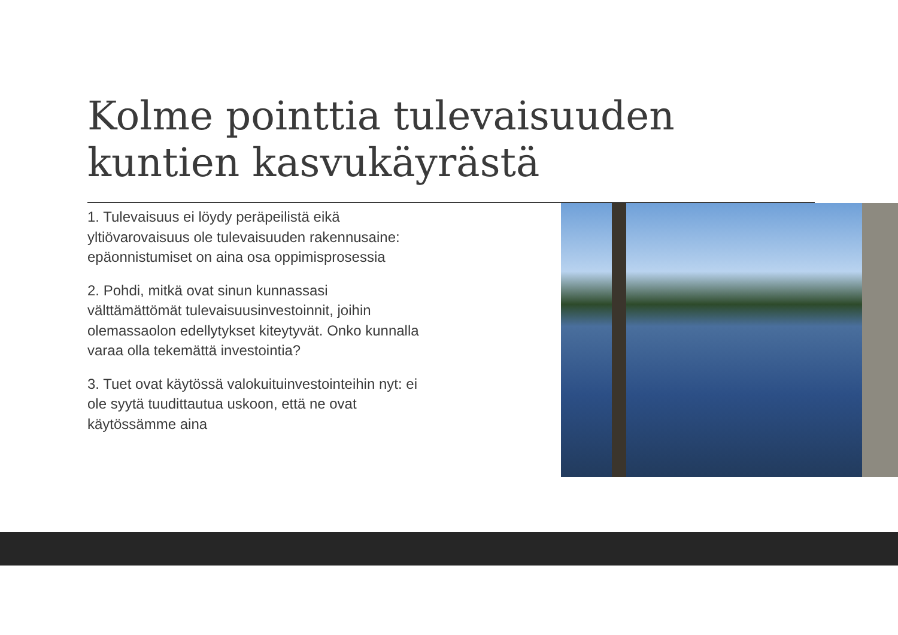Kolme pointtia tulevaisuuden kuntien kasvukäyrästä
1. Tulevaisuus ei löydy peräpeilistä eikä yltiövarovaisuus ole tulevaisuuden rakennusaine: epäonnistumiset on aina osa oppimisprosessia
2. Pohdi, mitkä ovat sinun kunnassasi välttämättömät tulevaisuusinvestoinnit, joihin olemassaolon edellytykset kiteytyvät. Onko kunnalla varaa olla tekemättä investointia?
3. Tuet ovat käytössä valokuituinvestointeihin nyt: ei ole syytä tuudittautua uskoon, että ne ovat käytössämme aina